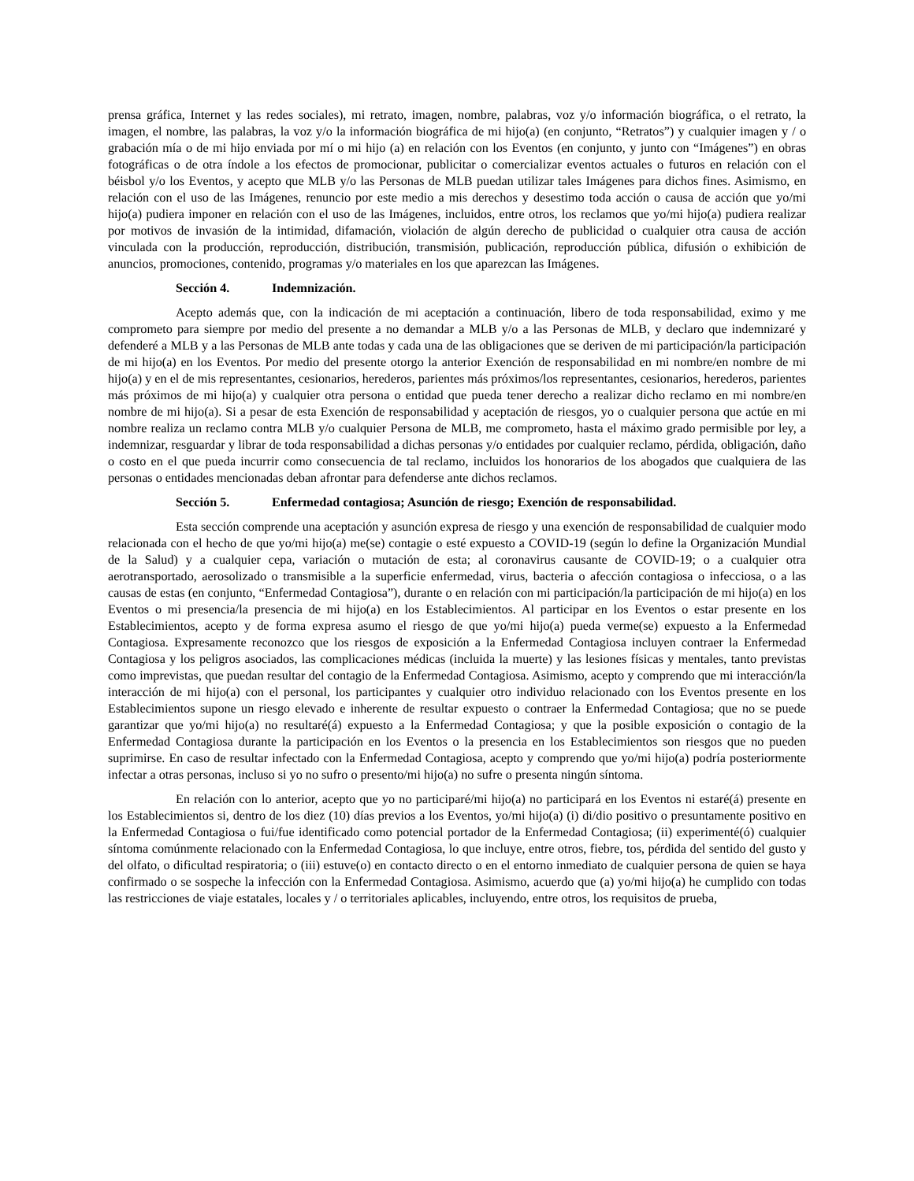prensa gráfica, Internet y las redes sociales), mi retrato, imagen, nombre, palabras, voz y/o información biográfica, o el retrato, la imagen, el nombre, las palabras, la voz y/o la información biográfica de mi hijo(a) (en conjunto, “Retratos”) y cualquier imagen y / o grabación mía o de mi hijo enviada por mí o mi hijo (a) en relación con los Eventos (en conjunto, y junto con “Imágenes”) en obras fotográficas o de otra índole a los efectos de promocionar, publicitar o comercializar eventos actuales o futuros en relación con el béisbol y/o los Eventos, y acepto que MLB y/o las Personas de MLB puedan utilizar tales Imágenes para dichos fines. Asimismo, en relación con el uso de las Imágenes, renuncio por este medio a mis derechos y desestimo toda acción o causa de acción que yo/mi hijo(a) pudiera imponer en relación con el uso de las Imágenes, incluidos, entre otros, los reclamos que yo/mi hijo(a) pudiera realizar por motivos de invasión de la intimidad, difamación, violación de algún derecho de publicidad o cualquier otra causa de acción vinculada con la producción, reproducción, distribución, transmisión, publicación, reproducción pública, difusión o exhibición de anuncios, promociones, contenido, programas y/o materiales en los que aparezcan las Imágenes.
Sección 4. Indemnización.
Acepto además que, con la indicación de mi aceptación a continuación, libero de toda responsabilidad, eximo y me comprometo para siempre por medio del presente a no demandar a MLB y/o a las Personas de MLB, y declaro que indemnizaré y defenderé a MLB y a las Personas de MLB ante todas y cada una de las obligaciones que se deriven de mi participación/la participación de mi hijo(a) en los Eventos. Por medio del presente otorgo la anterior Exención de responsabilidad en mi nombre/en nombre de mi hijo(a) y en el de mis representantes, cesionarios, herederos, parientes más próximos/los representantes, cesionarios, herederos, parientes más próximos de mi hijo(a) y cualquier otra persona o entidad que pueda tener derecho a realizar dicho reclamo en mi nombre/en nombre de mi hijo(a). Si a pesar de esta Exención de responsabilidad y aceptación de riesgos, yo o cualquier persona que actúe en mi nombre realiza un reclamo contra MLB y/o cualquier Persona de MLB, me comprometo, hasta el máximo grado permisible por ley, a indemnizar, resguardar y librar de toda responsabilidad a dichas personas y/o entidades por cualquier reclamo, pérdida, obligación, daño o costo en el que pueda incurrir como consecuencia de tal reclamo, incluidos los honorarios de los abogados que cualquiera de las personas o entidades mencionadas deban afrontar para defenderse ante dichos reclamos.
Sección 5. Enfermedad contagiosa; Asunción de riesgo; Exención de responsabilidad.
Esta sección comprende una aceptación y asunción expresa de riesgo y una exención de responsabilidad de cualquier modo relacionada con el hecho de que yo/mi hijo(a) me(se) contagie o esté expuesto a COVID-19 (según lo define la Organización Mundial de la Salud) y a cualquier cepa, variación o mutación de esta; al coronavirus causante de COVID-19; o a cualquier otra aerotransportado, aerosolizado o transmisible a la superficie enfermedad, virus, bacteria o afección contagiosa o infecciosa, o a las causas de estas (en conjunto, “Enfermedad Contagiosa”), durante o en relación con mi participación/la participación de mi hijo(a) en los Eventos o mi presencia/la presencia de mi hijo(a) en los Establecimientos. Al participar en los Eventos o estar presente en los Establecimientos, acepto y de forma expresa asumo el riesgo de que yo/mi hijo(a) pueda verme(se) expuesto a la Enfermedad Contagiosa. Expresamente reconozco que los riesgos de exposición a la Enfermedad Contagiosa incluyen contraer la Enfermedad Contagiosa y los peligros asociados, las complicaciones médicas (incluida la muerte) y las lesiones físicas y mentales, tanto previstas como imprevistas, que puedan resultar del contagio de la Enfermedad Contagiosa. Asimismo, acepto y comprendo que mi interacción/la interacción de mi hijo(a) con el personal, los participantes y cualquier otro individuo relacionado con los Eventos presente en los Establecimientos supone un riesgo elevado e inherente de resultar expuesto o contraer la Enfermedad Contagiosa; que no se puede garantizar que yo/mi hijo(a) no resultaré(á) expuesto a la Enfermedad Contagiosa; y que la posible exposición o contagio de la Enfermedad Contagiosa durante la participación en los Eventos o la presencia en los Establecimientos son riesgos que no pueden suprimirse. En caso de resultar infectado con la Enfermedad Contagiosa, acepto y comprendo que yo/mi hijo(a) podría posteriormente infectar a otras personas, incluso si yo no sufro o presento/mi hijo(a) no sufre o presenta ningún síntoma.
En relación con lo anterior, acepto que yo no participaré/mi hijo(a) no participará en los Eventos ni estaré(á) presente en los Establecimientos si, dentro de los diez (10) días previos a los Eventos, yo/mi hijo(a) (i) di/dio positivo o presuntamente positivo en la Enfermedad Contagiosa o fui/fue identificado como potencial portador de la Enfermedad Contagiosa; (ii) experimenté(ó) cualquier síntoma comúnmente relacionado con la Enfermedad Contagiosa, lo que incluye, entre otros, fiebre, tos, pérdida del sentido del gusto y del olfato, o dificultad respiratoria; o (iii) estuve(o) en contacto directo o en el entorno inmediato de cualquier persona de quien se haya confirmado o se sospeche la infección con la Enfermedad Contagiosa. Asimismo, acuerdo que (a) yo/mi hijo(a) he cumplido con todas las restricciones de viaje estatales, locales y / o territoriales aplicables, incluyendo, entre otros, los requisitos de prueba,